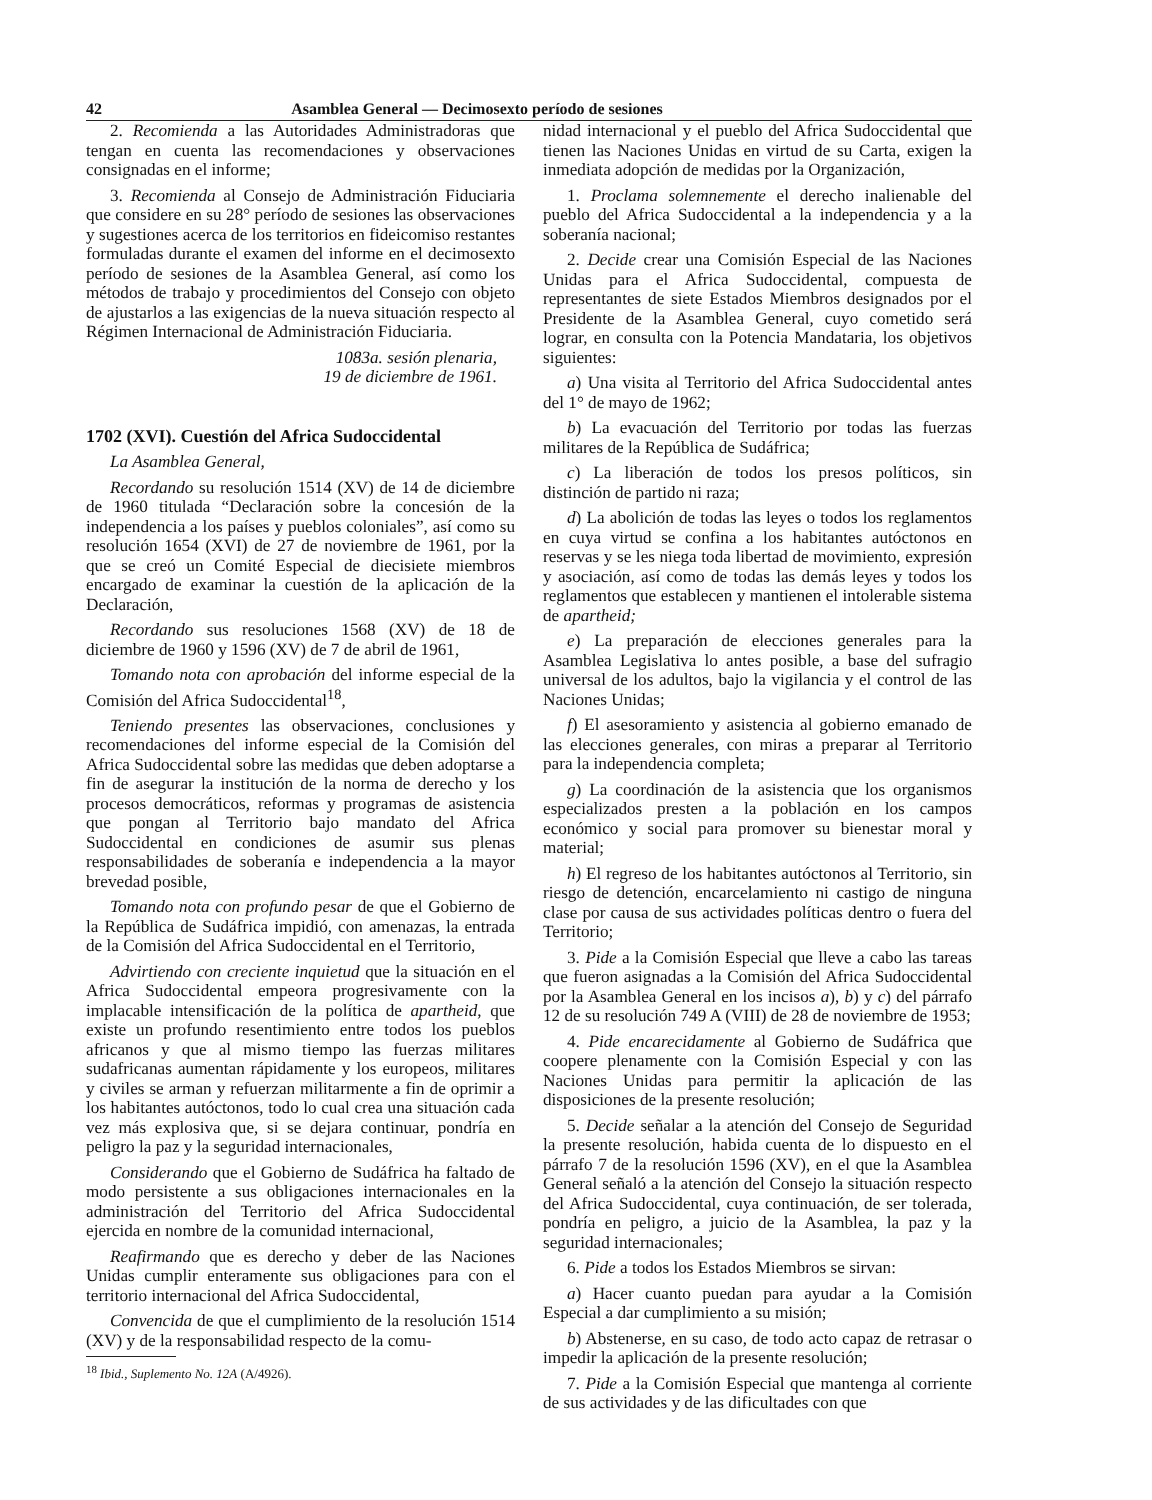42 Asamblea General — Decimosexto período de sesiones
2. Recomienda a las Autoridades Administradoras que tengan en cuenta las recomendaciones y observaciones consignadas en el informe;
3. Recomienda al Consejo de Administración Fiduciaria que considere en su 28° período de sesiones las observaciones y sugestiones acerca de los territorios en fideicomiso restantes formuladas durante el examen del informe en el decimosexto período de sesiones de la Asamblea General, así como los métodos de trabajo y procedimientos del Consejo con objeto de ajustarlos a las exigencias de la nueva situación respecto al Régimen Internacional de Administración Fiduciaria.
1083a. sesión plenaria,
19 de diciembre de 1961.
1702 (XVI). Cuestión del Africa Sudoccidental
La Asamblea General,
Recordando su resolución 1514 (XV) de 14 de diciembre de 1960 titulada “Declaración sobre la concesión de la independencia a los países y pueblos coloniales”, así como su resolución 1654 (XVI) de 27 de noviembre de 1961, por la que se creó un Comité Especial de diecisiete miembros encargado de examinar la cuestión de la aplicación de la Declaración,
Recordando sus resoluciones 1568 (XV) de 18 de diciembre de 1960 y 1596 (XV) de 7 de abril de 1961,
Tomando nota con aprobación del informe especial de la Comisión del Africa Sudoccidental<sup>18</sup>,
Teniendo presentes las observaciones, conclusiones y recomendaciones del informe especial de la Comisión del Africa Sudoccidental sobre las medidas que deben adoptarse a fin de asegurar la institución de la norma de derecho y los procesos democráticos, reformas y programas de asistencia que pongan al Territorio bajo mandato del Africa Sudoccidental en condiciones de asumir sus plenas responsabilidades de soberanía e independencia a la mayor brevedad posible,
Tomando nota con profundo pesar de que el Gobierno de la República de Sudáfrica impidió, con amenazas, la entrada de la Comisión del Africa Sudoccidental en el Territorio,
Advirtiendo con creciente inquietud que la situación en el Africa Sudoccidental empeora progresivamente con la implacable intensificación de la política de apartheid, que existe un profundo resentimiento entre todos los pueblos africanos y que al mismo tiempo las fuerzas militares sudafricanas aumentan rápidamente y los europeos, militares y civiles se arman y refuerzan militarmente a fin de oprimir a los habitantes autóctonos, todo lo cual crea una situación cada vez más explosiva que, si se dejara continuar, pondría en peligro la paz y la seguridad internacionales,
Considerando que el Gobierno de Sudáfrica ha faltado de modo persistente a sus obligaciones internacionales en la administración del Territorio del Africa Sudoccidental ejercida en nombre de la comunidad internacional,
Reafirmando que es derecho y deber de las Naciones Unidas cumplir enteramente sus obligaciones para con el territorio internacional del Africa Sudoccidental,
Convencida de que el cumplimiento de la resolución 1514 (XV) y de la responsabilidad respecto de la comu-
<sup>18</sup> Ibid., Suplemento No. 12A (A/4926).
nidad internacional y el pueblo del Africa Sudoccidental que tienen las Naciones Unidas en virtud de su Carta, exigen la inmediata adopción de medidas por la Organización,
1. Proclama solemnemente el derecho inalienable del pueblo del Africa Sudoccidental a la independencia y a la soberanía nacional;
2. Decide crear una Comisión Especial de las Naciones Unidas para el Africa Sudoccidental, compuesta de representantes de siete Estados Miembros designados por el Presidente de la Asamblea General, cuyo cometido será lograr, en consulta con la Potencia Mandataria, los objetivos siguientes:
a) Una visita al Territorio del Africa Sudoccidental antes del 1° de mayo de 1962;
b) La evacuación del Territorio por todas las fuerzas militares de la República de Sudáfrica;
c) La liberación de todos los presos políticos, sin distinción de partido ni raza;
d) La abolición de todas las leyes o todos los reglamentos en cuya virtud se confina a los habitantes autóctonos en reservas y se les niega toda libertad de movimiento, expresión y asociación, así como de todas las demás leyes y todos los reglamentos que establecen y mantienen el intolerable sistema de apartheid;
e) La preparación de elecciones generales para la Asamblea Legislativa lo antes posible, a base del sufragio universal de los adultos, bajo la vigilancia y el control de las Naciones Unidas;
f) El asesoramiento y asistencia al gobierno emanado de las elecciones generales, con miras a preparar al Territorio para la independencia completa;
g) La coordinación de la asistencia que los organismos especializados presten a la población en los campos económico y social para promover su bienestar moral y material;
h) El regreso de los habitantes autóctonos al Territorio, sin riesgo de detención, encarcelamiento ni castigo de ninguna clase por causa de sus actividades políticas dentro o fuera del Territorio;
3. Pide a la Comisión Especial que lleve a cabo las tareas que fueron asignadas a la Comisión del Africa Sudoccidental por la Asamblea General en los incisos a), b) y c) del párrafo 12 de su resolución 749 A (VIII) de 28 de noviembre de 1953;
4. Pide encarecidamente al Gobierno de Sudáfrica que coopere plenamente con la Comisión Especial y con las Naciones Unidas para permitir la aplicación de las disposiciones de la presente resolución;
5. Decide señalar a la atención del Consejo de Seguridad la presente resolución, habida cuenta de lo dispuesto en el párrafo 7 de la resolución 1596 (XV), en el que la Asamblea General señaló a la atención del Consejo la situación respecto del Africa Sudoccidental, cuya continuación, de ser tolerada, pondría en peligro, a juicio de la Asamblea, la paz y la seguridad internacionales;
6. Pide a todos los Estados Miembros se sirvan:
a) Hacer cuanto puedan para ayudar a la Comisión Especial a dar cumplimiento a su misión;
b) Abstenerse, en su caso, de todo acto capaz de retrasar o impedir la aplicación de la presente resolución;
7. Pide a la Comisión Especial que mantenga al corriente de sus actividades y de las dificultades con que